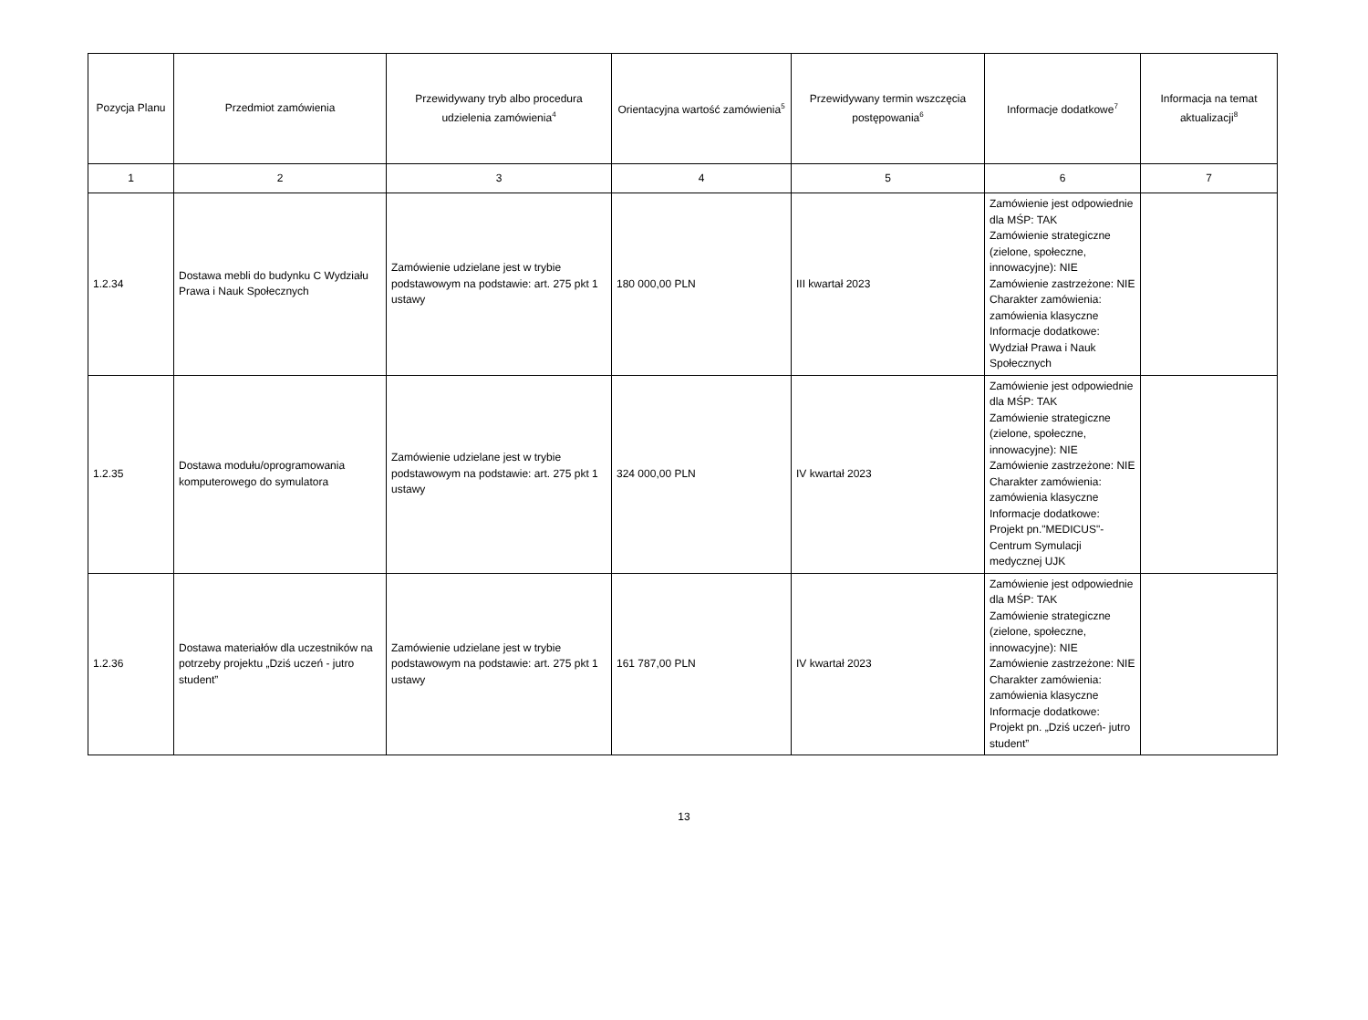| Pozycja Planu | Przedmiot zamówienia | Przewidywany tryb albo procedura udzielenia zamówienia<sup>4</sup> | Orientacyjna wartość zamówienia<sup>5</sup> | Przewidywany termin wszczęcia postępowania<sup>6</sup> | Informacje dodatkowe<sup>7</sup> | Informacja na temat aktualizacji<sup>8</sup> |
| --- | --- | --- | --- | --- | --- | --- |
| 1 | 2 | 3 | 4 | 5 | 6 | 7 |
| 1.2.34 | Dostawa mebli do budynku C Wydziału Prawa i Nauk Społecznych | Zamówienie udzielane jest w trybie podstawowym na podstawie: art. 275 pkt 1 ustawy | 180 000,00 PLN | III kwartał 2023 | Zamówienie jest odpowiednie dla MŚP: TAK Zamówienie strategiczne (zielone, społeczne, innowacyjne): NIE Zamówienie zastrzeżone: NIE Charakter zamówienia: zamówienia klasyczne Informacje dodatkowe: Wydział Prawa i Nauk Społecznych | |
| 1.2.35 | Dostawa modułu/oprogramowania komputerowego do symulatora | Zamówienie udzielane jest w trybie podstawowym na podstawie: art. 275 pkt 1 ustawy | 324 000,00 PLN | IV kwartał 2023 | Zamówienie jest odpowiednie dla MŚP: TAK Zamówienie strategiczne (zielone, społeczne, innowacyjne): NIE Zamówienie zastrzeżone: NIE Charakter zamówienia: zamówienia klasyczne Informacje dodatkowe: Projekt pn."MEDICUS"- Centrum Symulacji medycznej UJK | |
| 1.2.36 | Dostawa materiałów dla uczestników na potrzeby projektu „Dziś uczeń - jutro student” | Zamówienie udzielane jest w trybie podstawowym na podstawie: art. 275 pkt 1 ustawy | 161 787,00 PLN | IV kwartał 2023 | Zamówienie jest odpowiednie dla MŚP: TAK Zamówienie strategiczne (zielone, społeczne, innowacyjne): NIE Zamówienie zastrzeżone: NIE Charakter zamówienia: zamówienia klasyczne Informacje dodatkowe: Projekt pn. „Dziś uczeń- jutro student” | |
13